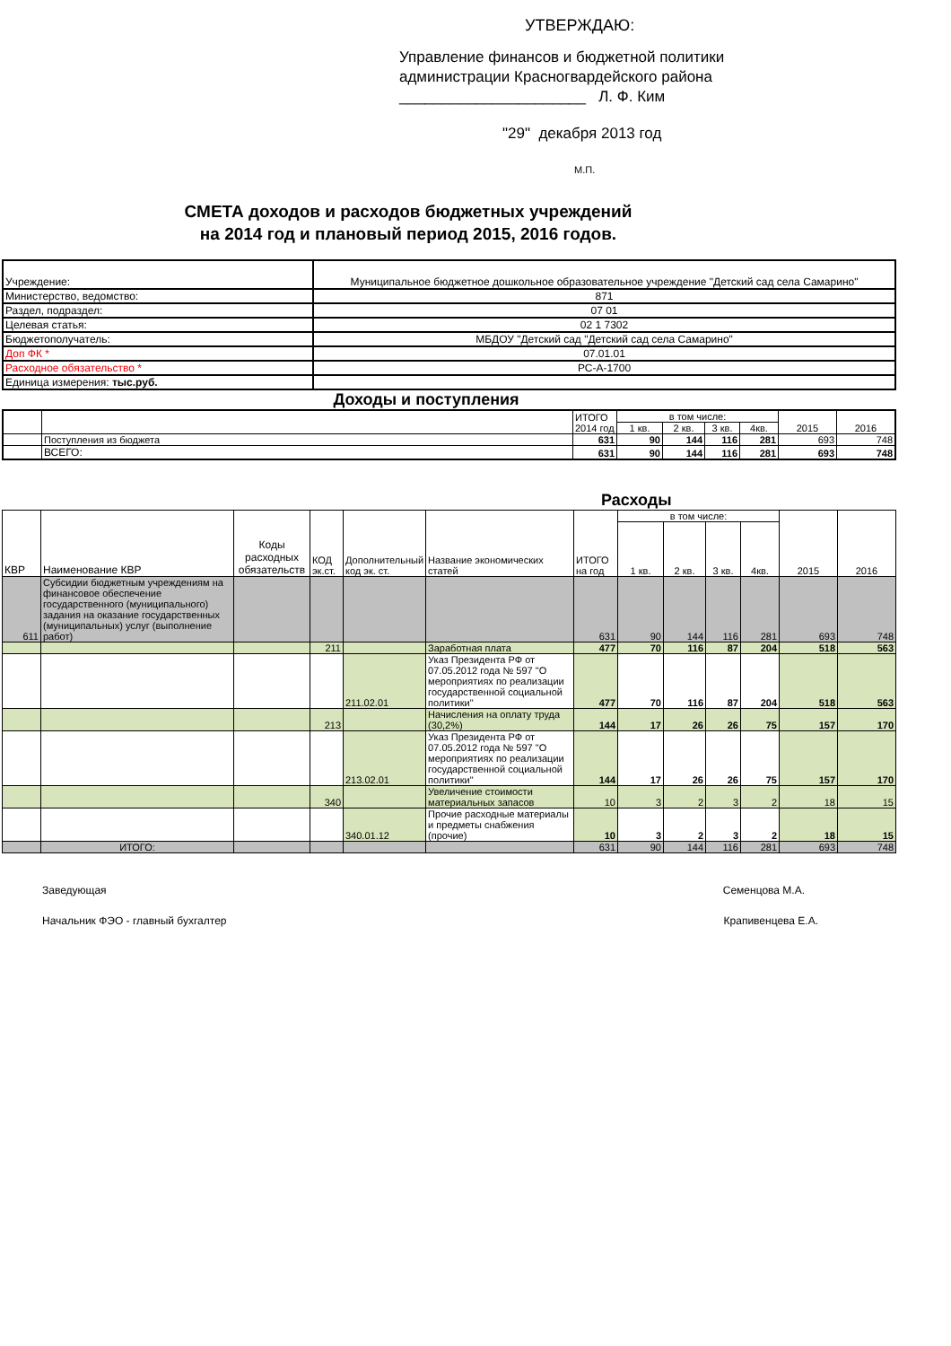УТВЕРЖДАЮ:
Управление финансов и бюджетной политики
администрации Красногвардейского района
______________________ Л. Ф. Ким
"29" декабря 2013 год
М.П.
СМЕТА доходов и расходов бюджетных учреждений
на 2014 год и плановый период 2015, 2016 годов.
| Учреждение: | Муниципальное бюджетное дошкольное образовательное учреждение "Детский сад села Самарино" |
| Министерство, ведомство: | 871 |
| Раздел, подраздел: | 07 01 |
| Целевая статья: | 02 1 7302 |
| Бюджетополучатель: | МБДОУ "Детский сад "Детский сад села Самарино" |
| Доп ФК * | 07.01.01 |
| Расходное обязательство * | РС-А-1700 |
| Единица измерения: тыс.руб. | |
Доходы и поступления
| | | ИТОГО 2014 год | в том числе: | | | | 2015 | 2016 |
| --- | --- | --- | --- | --- | --- | --- | --- | --- |
| | | | 1 кв. | 2 кв. | 3 кв. | 4кв. | | |
| | Поступления из бюджета | 631 | 90 | 144 | 116 | 281 | 693 | 748 |
| | ВСЕГО: | 631 | 90 | 144 | 116 | 281 | 693 | 748 |
Расходы
| КВР | Наименование КВР | Коды расходных обязательств | КОД эк.ст. | Дополнительный код эк. ст. | Название экономических статей | ИТОГО на год | в том числе: | | | | 2015 | 2016 |
| --- | --- | --- | --- | --- | --- | --- | --- | --- | --- | --- | --- | --- |
| | | | | | | | 1 кв. | 2 кв. | 3 кв. | 4кв. | | |
| 611 | Субсидии бюджетным учреждениям на финансовое обеспечение государственного (муниципального) задания на оказание государственных (муниципальных) услуг (выполнение работ) | | | | | 631 | 90 | 144 | 116 | 281 | 693 | 748 |
| | | | 211 | | Заработная плата | 477 | 70 | 116 | 87 | 204 | 518 | 563 |
| | | | | 211.02.01 | Указ Президента РФ от 07.05.2012 года № 597 "О мероприятиях по реализации государственной социальной политики" | 477 | 70 | 116 | 87 | 204 | 518 | 563 |
| | | | 213 | | Начисления на оплату труда (30,2%) | 144 | 17 | 26 | 26 | 75 | 157 | 170 |
| | | | | 213.02.01 | Указ Президента РФ от 07.05.2012 года № 597 "О мероприятиях по реализации государственной социальной политики" | 144 | 17 | 26 | 26 | 75 | 157 | 170 |
| | | | 340 | | Увеличение стоимости материальных запасов | 10 | 3 | 2 | 3 | 2 | 18 | 15 |
| | | | | 340.01.12 | Прочие расходные материалы и предметы снабжения (прочие) | 10 | 3 | 2 | 3 | 2 | 18 | 15 |
| | ИТОГО: | | | | | 631 | 90 | 144 | 116 | 281 | 693 | 748 |
Заведующая Семенцова М.А.
Начальник ФЭО - главный бухгалтер Крапивенцева Е.А.